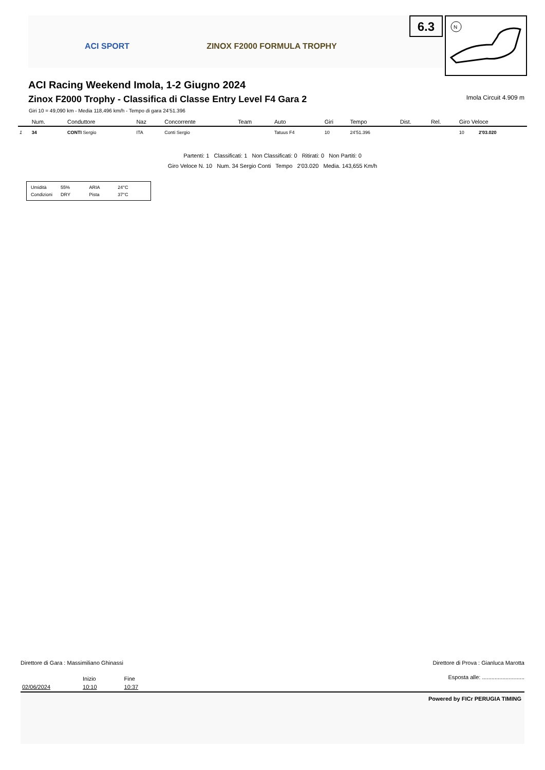ACI SPORT ZINOX F2000 FORMULA TROPHY
6.3
N
ACI Racing Weekend Imola, 1-2 Giugno 2024
Zinox F2000 Trophy - Classifica di Classe Entry Level F4 Gara 2 Imola Circuit 4.909 m
Giri 10 = 49,090 km - Media 118,496 km/h - Tempo di gara 24'51.396
| | Num. | Conduttore | Naz | Concorrente | Team | Auto | Giri | Tempo | Dist. | Rel. | Giro Veloce | |
| --- | --- | --- | --- | --- | --- | --- | --- | --- | --- | --- | --- | --- |
| 1 | 34 | CONTI Sergio | ITA | Conti Sergio | | Tatuus F4 | 10 | 24'51.396 | | | 10 | 2'03.020 |
Partenti: 1 Classificati: 1 Non Classificati: 0 Ritirati: 0 Non Partiti: 0
Giro Veloce N. 10 Num. 34 Sergio Conti Tempo 2'03.020 Media. 143,655 Km/h
| Umidità | 55% | ARIA | 24°C |
| Condizioni | DRY | Pista | 37°C |
Direttore di Gara : Massimiliano Ghinassi Direttore di Prova : Gianluca Marotta
| | Inizio | Fine |
| 02/06/2024 | 10:10 | 10:37 |
Esposta alle: ...........................
Powered by FICr PERUGIA TIMING